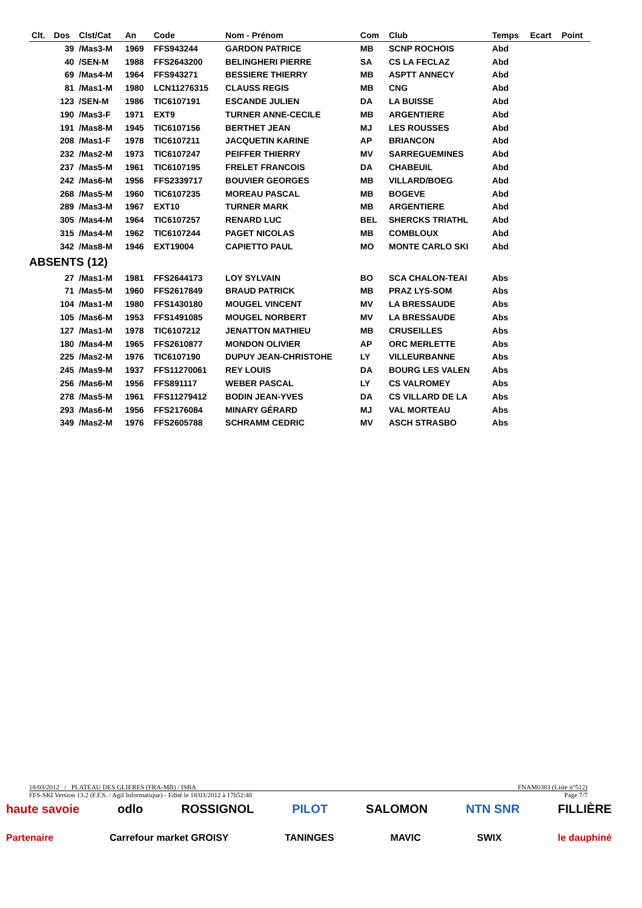| Clt. | Dos | Clst/Cat | An | Code | Nom - Prénom | Com | Club | Temps | Ecart | Point |
| --- | --- | --- | --- | --- | --- | --- | --- | --- | --- | --- |
| | 39 | /Mas3-M | 1969 | FFS943244 | GARDON PATRICE | MB | SCNP ROCHOIS | Abd | | |
| | 40 | /SEN-M | 1988 | FFS2643200 | BELINGHERI PIERRE | SA | CS LA FECLAZ | Abd | | |
| | 69 | /Mas4-M | 1964 | FFS943271 | BESSIERE THIERRY | MB | ASPTT ANNECY | Abd | | |
| | 81 | /Mas1-M | 1980 | LCN11276315 | CLAUSS REGIS | MB | CNG | Abd | | |
| | 123 | /SEN-M | 1986 | TIC6107191 | ESCANDE JULIEN | DA | LA BUISSE | Abd | | |
| | 190 | /Mas3-F | 1971 | EXT9 | TURNER ANNE-CECILE | MB | ARGENTIERE | Abd | | |
| | 191 | /Mas8-M | 1945 | TIC6107156 | BERTHET JEAN | MJ | LES ROUSSES | Abd | | |
| | 208 | /Mas1-F | 1978 | TIC6107211 | JACQUETIN KARINE | AP | BRIANCON | Abd | | |
| | 232 | /Mas2-M | 1973 | TIC6107247 | PEIFFER THIERRY | MV | SARREGUEMINES | Abd | | |
| | 237 | /Mas5-M | 1961 | TIC6107195 | FRELET FRANCOIS | DA | CHABEUIL | Abd | | |
| | 242 | /Mas6-M | 1956 | FFS2339717 | BOUVIER GEORGES | MB | VILLARD/BOEG | Abd | | |
| | 268 | /Mas5-M | 1960 | TIC6107235 | MOREAU PASCAL | MB | BOGEVE | Abd | | |
| | 289 | /Mas3-M | 1967 | EXT10 | TURNER MARK | MB | ARGENTIERE | Abd | | |
| | 305 | /Mas4-M | 1964 | TIC6107257 | RENARD LUC | BEL | SHERCKS TRIATHL | Abd | | |
| | 315 | /Mas4-M | 1962 | TIC6107244 | PAGET NICOLAS | MB | COMBLOUX | Abd | | |
| | 342 | /Mas8-M | 1946 | EXT19004 | CAPIETTO PAUL | MO | MONTE CARLO SKI | Abd | | |
| ABSENTS (12) | | | | | | | | | | |
| | 27 | /Mas1-M | 1981 | FFS2644173 | LOY SYLVAIN | BO | SCA CHALON-TEAI | Abs | | |
| | 71 | /Mas5-M | 1960 | FFS2617849 | BRAUD PATRICK | MB | PRAZ LYS-SOM | Abs | | |
| | 104 | /Mas1-M | 1980 | FFS1430180 | MOUGEL VINCENT | MV | LA BRESSAUDE | Abs | | |
| | 105 | /Mas6-M | 1953 | FFS1491085 | MOUGEL NORBERT | MV | LA BRESSAUDE | Abs | | |
| | 127 | /Mas1-M | 1978 | TIC6107212 | JENATTON MATHIEU | MB | CRUSEILLES | Abs | | |
| | 180 | /Mas4-M | 1965 | FFS2610877 | MONDON OLIVIER | AP | ORC MERLETTE | Abs | | |
| | 225 | /Mas2-M | 1976 | TIC6107190 | DUPUY JEAN-CHRISTOHE | LY | VILLEURBANNE | Abs | | |
| | 245 | /Mas9-M | 1937 | FFS11270061 | REY LOUIS | DA | BOURG LES VALEN | Abs | | |
| | 256 | /Mas6-M | 1956 | FFS891117 | WEBER PASCAL | LY | CS VALROMEY | Abs | | |
| | 278 | /Mas5-M | 1961 | FFS11279412 | BODIN JEAN-YVES | DA | CS VILLARD DE LA | Abs | | |
| | 293 | /Mas6-M | 1956 | FFS2176084 | MINARY GÉRARD | MJ | VAL MORTEAU | Abs | | |
| | 349 | /Mas2-M | 1976 | FFS2605788 | SCHRAMM CEDRIC | MV | ASCH STRASBO | Abs | | |
18/03/2012 / PLATEAU DES GLIERES (FRA-MB) / ISBA FNAM0383 (Liste n°512)
FFS-SKI Version 13.2 (F.F.S. / Agil Informatique) - Edité le 18/03/2012 à 17h52:48 Page 7/7
haute savoie odlo ROSSIGNOL PILOT SALOMON NTN SNR FILLIÈRE
Partenaire Carrefour market GROISY TANINGES MAVIC SWIX le dauphiné